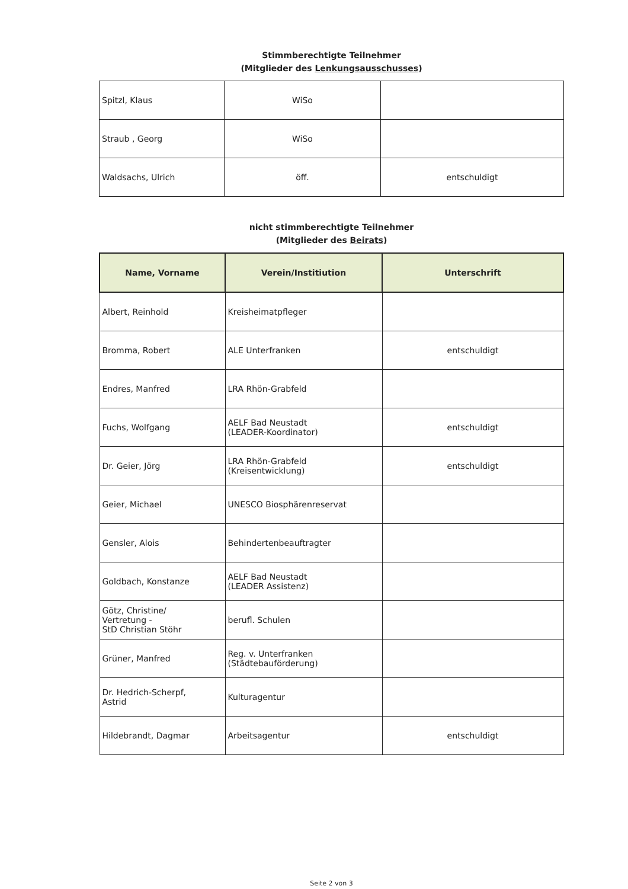Stimmberechtigte Teilnehmer
(Mitglieder des Lenkungsausschusses)
| Spitzl, Klaus | WiSo | |
| Straub , Georg | WiSo | |
| Waldsachs, Ulrich | öff. | entschuldigt |
nicht stimmberechtigte Teilnehmer
(Mitglieder des Beirats)
| Name, Vorname | Verein/Institiution | Unterschrift |
| --- | --- | --- |
| Albert, Reinhold | Kreisheimatpfleger | |
| Bromma, Robert | ALE Unterfranken | entschuldigt |
| Endres, Manfred | LRA Rhön-Grabfeld | |
| Fuchs, Wolfgang | AELF Bad Neustadt (LEADER-Koordinator) | entschuldigt |
| Dr. Geier, Jörg | LRA Rhön-Grabfeld (Kreisentwicklung) | entschuldigt |
| Geier, Michael | UNESCO Biosphärenreservat | |
| Gensler, Alois | Behindertenbeauftragter | |
| Goldbach, Konstanze | AELF Bad Neustadt (LEADER Assistenz) | |
| Götz, Christine/ Vertretung - StD Christian Stöhr | berufl. Schulen | |
| Grüner, Manfred | Reg. v. Unterfranken (Städtebauförderung) | |
| Dr. Hedrich-Scherpf, Astrid | Kulturagentur | |
| Hildebrandt, Dagmar | Arbeitsagentur | entschuldigt |
Seite 2 von 3